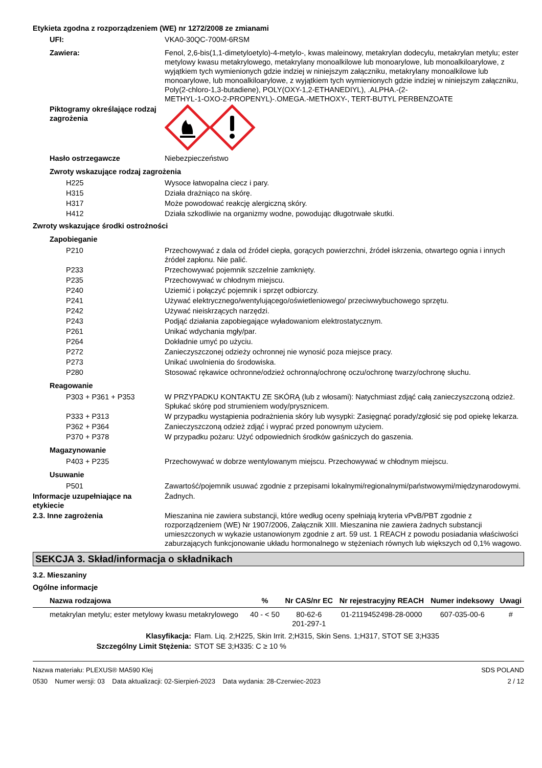Etykieta zgodna z rozporządzeniem (WE) nr 1272/2008 ze zmianami
UFI: VKA0-30QC-700M-6RSM
Zawiera: Fenol, 2,6-bis(1,1-dimetyloetylo)-4-metylo-, kwas maleinowy, metakrylan dodecylu, metakrylan metylu; ester metylowy kwasu metakrylowego, metakrylany monoalkilowe lub monoarylowe, lub monoalkiloarylowe, z wyjątkiem tych wymienionych gdzie indziej w niniejszym załączniku, metakrylany monoalkilowe lub monoarylowe, lub monoalkiloarylowe, z wyjątkiem tych wymienionych gdzie indziej w niniejszym załączniku, Poly(2-chloro-1,3-butadiene), POLY(OXY-1,2-ETHANEDIYL), .ALPHA.-(2-
METHYL-1-OXO-2-PROPENYL)-.OMEGA.-METHOXY-, TERT-BUTYL PERBENZOATE
Piktogramy określające rodzaj zagrożenia
Hasło ostrzegawcze Niebezpieczeństwo
Zwroty wskazujące rodzaj zagrożenia
H225 Wysoce łatwopalna ciecz i pary.
H315 Działa drażniąco na skórę.
H317 Może powodować reakcję alergiczną skóry.
H412 Działa szkodliwie na organizmy wodne, powodując długotrwałe skutki.
Zwroty wskazujące środki ostrożności
Zapobieganie
P210 Przechowywać z dala od źródeł ciepła, gorących powierzchni, źródeł iskrzenia, otwartego ognia i innych źródeł zapłonu. Nie palić.
P233 Przechowywać pojemnik szczelnie zamknięty.
P235 Przechowywać w chłodnym miejscu.
P240 Uziemić i połączyć pojemnik i sprzęt odbiorczy.
P241 Używać elektrycznego/wentylującego/oświetleniowego/ przeciwwybuchowego sprzętu.
P242 Używać nieiskrzących narzędzi.
P243 Podjąć działania zapobiegające wyładowaniom elektrostatycznym.
P261 Unikać wdychania mgły/par.
P264 Dokładnie umyć po użyciu.
P272 Zanieczyszczonej odzieży ochronnej nie wynosić poza miejsce pracy.
P273 Unikać uwolnienia do środowiska.
P280 Stosować rękawice ochronne/odzież ochronną/ochronę oczu/ochronę twarzy/ochronę słuchu.
Reagowanie
P303 + P361 + P353 W PRZYPADKU KONTAKTU ZE SKÓRĄ (lub z włosami): Natychmiast zdjąć całą zanieczyszczoną odzież. Spłukać skórę pod strumieniem wody/prysznicem.
P333 + P313 W przypadku wystąpienia podrażnienia skóry lub wysypki: Zasięgnąć porady/zgłosić się pod opiekę lekarza.
P362 + P364 Zanieczyszczoną odzież zdjąć i wyprać przed ponownym użyciem.
P370 + P378 W przypadku pożaru: Użyć odpowiednich środków gaśniczych do gaszenia.
Magazynowanie
P403 + P235 Przechowywać w dobrze wentylowanym miejscu. Przechowywać w chłodnym miejscu.
Usuwanie
P501 Zawartość/pojemnik usuwać zgodnie z przepisami lokalnymi/regionalnymi/państwowymi/międzynarodowymi.
Informacje uzupełniające na etykiecie
Żadnych.
2.3. Inne zagrożenia Mieszanina nie zawiera substancji, które według oceny spełniają kryteria vPvB/PBT zgodnie z rozporządzeniem (WE) Nr 1907/2006, Załącznik XIII. Mieszanina nie zawiera żadnych substancji umieszczonych w wykazie ustanowionym zgodnie z art. 59 ust. 1 REACH z powodu posiadania właściwości zaburzających funkcjonowanie układu hormonalnego w stężeniach równych lub większych od 0,1% wagowo.
SEKCJA 3. Skład/informacja o składnikach
3.2. Mieszaniny
Ogólne informacje
| Nazwa rodzajowa | % | Nr CAS/nr EC | Nr rejestracyjny REACH | Numer indeksowy | Uwagi |
| --- | --- | --- | --- | --- | --- |
| metakrylan metylu; ester metylowy kwasu metakrylowego | 40 - < 50 | 80-62-6 201-297-1 | 01-2119452498-28-0000 | 607-035-00-6 | # |
Klasyfikacja: Flam. Liq. 2;H225, Skin Irrit. 2;H315, Skin Sens. 1;H317, STOT SE 3;H335
Szczególny Limit Stężenia: STOT SE 3;H335: C ≥ 10 %
Nazwa materiału: PLEXUS® MA590 Klej
0530 Numer wersji: 03 Data aktualizacji: 02-Sierpień-2023 Data wydania: 28-Czerwiec-2023
SDS POLAND
2 / 12